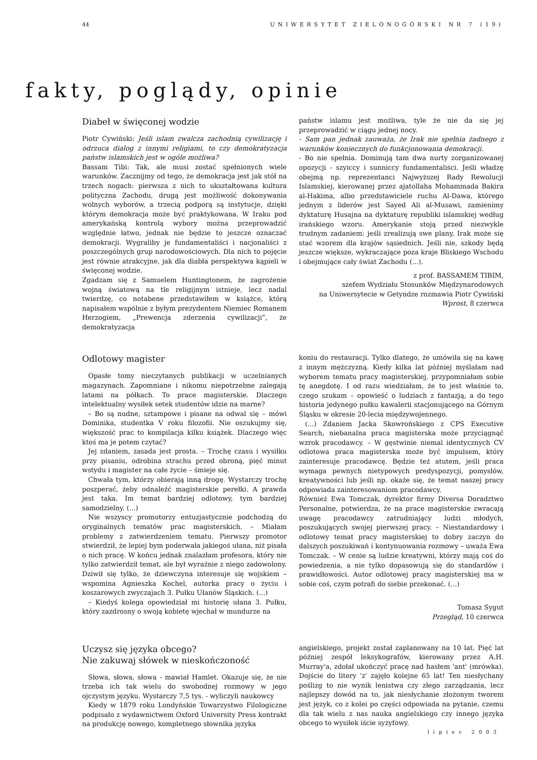44 UNIWERSYTET ZIELONOGÓRSKI NR 7 (19)
fakty, poglądy, opinie
Diabeł w święconej wodzie
Piotr Cywiński: Jeśli islam zwalcza zachodnią cywilizację i odrzuca dialog z innymi religiami, to czy demokratyzacja państw islamskich jest w ogóle możliwa?
Bassam Tibi: Tak, ale musi zostać spełnionych wiele warunków. Zacznijmy od tego, że demokracja jest jak stół na trzech nogach: pierwsza z nich to ukształtowana kultura polityczna Zachodu, drugą jest możliwość dokonywania wolnych wyborów, a trzecią podporą są instytucje, dzięki którym demokracja może być praktykowana. W Iraku pod amerykańską kontrolą wybory można przeprowadzić względnie łatwo, jednak nie będzie to jeszcze oznaczać demokracji. Wygraliby je fundamentaliści i nacjonaliści z poszczególnych grup narodowościowych. Dla nich to pojęcie jest równie atrakcyjne, jak dla diabła perspektywa kąpieli w święconej wodzie.
Zgadzam się z Samuelem Huntingtonem, że zagrożenie wojną światową na tle religijnym istnieje, lecz nadal twierdzę, co notabene przedstawiłem w książce, którą napisałem wspólnie z byłym prezydentem Niemiec Romanem Herzogiem, „Prewencja zderzenia cywilizacji”, że demokratyzacja
państw islamu jest możliwa, tyle że nie da się jej przeprowadzić w ciągu jednej nocy.
- Sam pan jednak zauważa, że Irak nie spełnia żadnego z warunków koniecznych do funkcjonowania demokracji.
- Bo nie spełnia. Dominują tam dwa nurty zorganizowanej opozycji - szyiccy i sunniccy fundamentaliści. Jeśli władzę obejmą np. reprezentanci Najwyższej Rady Rewolucji Islamskiej, kierowanej przez ajatollaha Mohammada Bakira al-Hakima, albo przedstawiciele ruchu Al-Dawa, którego jednym z liderów jest Sayed Ali al-Musawi, zamienimy dyktaturę Husajna na dyktaturę republiki islamskiej według irańskiego wzoru. Amerykanie stoją przed niezwykle trudnym zadaniem: jeśli zrealizują swe plany, Irak może się stać wzorem dla krajów sąsiednich. Jeśli nie, szkody będą jeszcze większe, wykraczające poza kraje Bliskiego Wschodu i obejmujące cały świat Zachodu (...).
z prof. BASSAMEM TIBIM,
szefem Wydziału Stosunków Międzynarodowych
na Uniwersytecie w Getyndze rozmawia Piotr Cywiński
Wprost, 8 czerwca
Odlotowy magister
Opasłe tomy nieczytanych publikacji w uczelnianych magazynach. Zapomniane i nikomu niepotrzebne zalegają latami na półkach. To prace magisterskie. Dlaczego intelektualny wysiłek setek studentów idzie na marne?
– Bo są nudne, sztampowe i pisane na odwal się – mówi Dominika, studentka V roku filozofii. Nie oszukujmy się, większość prac to kompilacja kilku książek. Dlaczego więc ktoś ma je potem czytać?
Jej zdaniem, zasada jest prosta. – Trochę czasu i wysiłku przy pisaniu, odrobina strachu przed obroną, pięć minut wstydu i magister na całe życie – śmieje się.
Chwała tym, którzy obierają inną drogę. Wystarczy trochę poszperać, żeby odnaleźć magisterskie perełki. A prawda jest taka. Im temat bardziej odlotowy, tym bardziej samodzielny. (...)
Nie wszyscy promotorzy entuzjastycznie podchodzą do oryginalnych tematów prac magisterskich. – Miałam problemy z zatwierdzeniem tematu. Pierwszy promotor stwierdził, że lepiej bym poderwała jakiegoś ułana, niż pisała o nich pracę. W końcu jednak znalazłam profesora, który nie tylko zatwierdził temat, ale był wyraźnie z niego zadowolony. Dziwił się tylko, że dziewczyna interesuje się wojskiem – wspomina Agnieszka Kochel, autorka pracy o życiu i koszarowych zwyczajach 3. Pułku Ułanów Śląskich. (...)
– Kiedyś kolega opowiedział mi historię ułana 3. Pułku, który zazdrosny o swoją kobietę wjechał w mundurze na
koniu do restauracji. Tylko dlatego, że umówiła się na kawę z innym mężczyzną. Kiedy kilka lat później myślałam nad wyborem tematu pracy magisterskiej, przypomniałam sobie tę anegdotę. I od razu wiedziałam, że to jest właśnie to, czego szukam – opowieść o ludziach z fantazją, a do tego historia jedynego pułku kawalerii stacjonującego na Górnym Śląsku w okresie 20-lecia międzywojennego.
(...) Zdaniem Jacka Skowrońskiego z CPS Executive Search, niebanalna praca magisterska może przyciągnąć wzrok pracodawcy. – W gęstwinie niemal identycznych CV odlotowa praca magisterska może być impulsem, który zainteresuje pracodawcę. Będzie też atutem, jeśli praca wymaga pewnych nietypowych predyspozycji, pomysłów, kreatywności lub jeśli np. okaże się, że temat naszej pracy odpowiada zainteresowaniom pracodawcy.
Również Ewa Tomczak, dyrektor firmy Diversa Doradztwo Personalne, potwierdza, że na prace magisterskie zwracają uwagę pracodawcy zatrudniający ludzi młodych, poszukujących swojej pierwszej pracy. – Niestandardowy i odlotowy temat pracy magisterskiej to dobry zaczyn do dalszych poszukiwań i kontynuowania rozmowy – uważa Ewa Tomczak. – W cenie są ludzie kreatywni, którzy mają coś do powiedzenia, a nie tylko dopasowują się do standardów i prawidłowości. Autor odlotowej pracy magisterskiej ma w sobie coś, czym potrafi do siebie przekonać. (...)
Tomasz Sygut
Przegląd, 10 czerwca
Uczysz się języka obcego?
Nie zakuwaj słówek w nieskończoność
Słowa, słowa, słowa - mawiał Hamlet. Okazuje się, że nie trzeba ich tak wielu do swobodnej rozmowy w jego ojczystym języku. Wystarczy 7,5 tys. - wyliczyli naukowcy
Kiedy w 1879 roku Londyńskie Towarzystwo Filologiczne podpisało z wydawnictwem Oxford University Press kontrakt na produkcję nowego, kompletnego słownika języka
angielskiego, projekt został zaplanowany na 10 lat. Pięć lat później zespół leksykografów, kierowany przez A.H. Murray'a, zdołał ukończyć pracę nad hasłem 'ant' (mrówka). Dojście do litery 'z' zajęło kolejne 65 lat! Ten niesłychany poślizg to nie wynik lenistwa czy złego zarządzania, lecz najlepszy dowód na to, jak niesłychanie złożonym tworem jest język, co z kolei po części odpowiada na pytanie, czemu dla tak wielu z nas nauka angielskiego czy innego języka obcego to wysiłek iście syzyfowy.
lipiec 2003